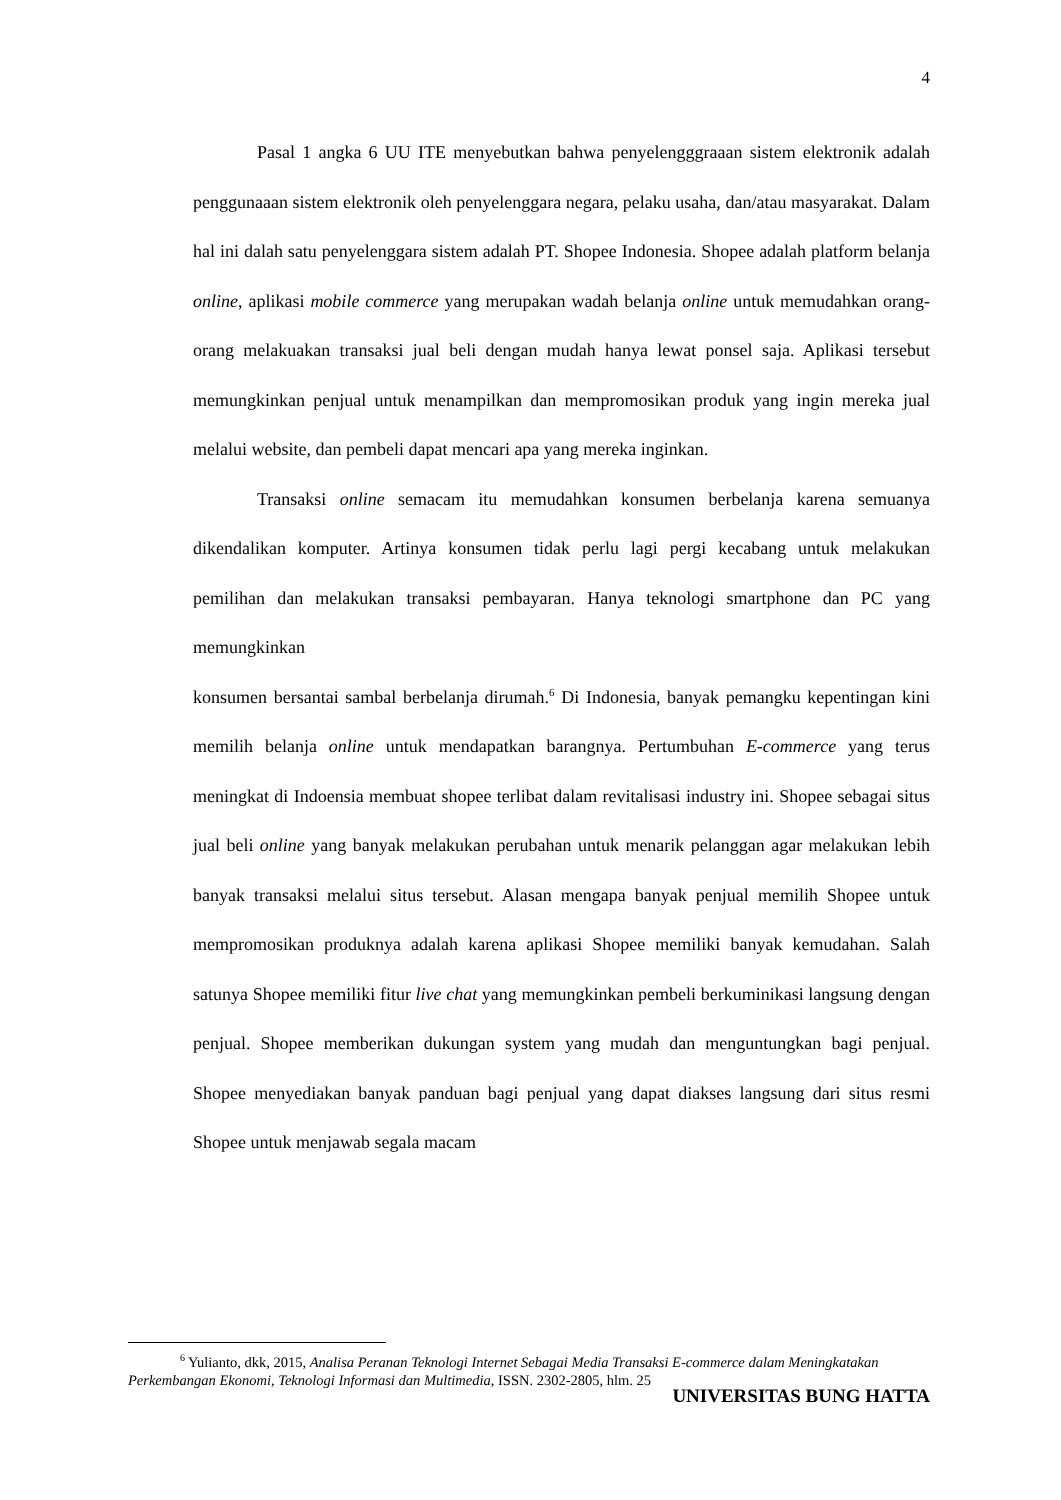4
Pasal 1 angka 6 UU ITE menyebutkan bahwa penyelengggraaan sistem elektronik adalah penggunaaan sistem elektronik oleh penyelenggara negara, pelaku usaha, dan/atau masyarakat. Dalam hal ini dalah satu penyelenggara sistem adalah PT. Shopee Indonesia. Shopee adalah platform belanja online, aplikasi mobile commerce yang merupakan wadah belanja online untuk memudahkan orang-orang melakuakan transaksi jual beli dengan mudah hanya lewat ponsel saja. Aplikasi tersebut memungkinkan penjual untuk menampilkan dan mempromosikan produk yang ingin mereka jual melalui website, dan pembeli dapat mencari apa yang mereka inginkan.
Transaksi online semacam itu memudahkan konsumen berbelanja karena semuanya dikendalikan komputer. Artinya konsumen tidak perlu lagi pergi kecabang untuk melakukan pemilihan dan melakukan transaksi pembayaran. Hanya teknologi smartphone dan PC yang memungkinkan
konsumen bersantai sambal berbelanja dirumah.<sup>6</sup> Di Indonesia, banyak pemangku kepentingan kini memilih belanja online untuk mendapatkan barangnya. Pertumbuhan E-commerce yang terus meningkat di Indoensia membuat shopee terlibat dalam revitalisasi industry ini. Shopee sebagai situs jual beli online yang banyak melakukan perubahan untuk menarik pelanggan agar melakukan lebih banyak transaksi melalui situs tersebut. Alasan mengapa banyak penjual memilih Shopee untuk mempromosikan produknya adalah karena aplikasi Shopee memiliki banyak kemudahan. Salah satunya Shopee memiliki fitur live chat yang memungkinkan pembeli berkuminikasi langsung dengan penjual. Shopee memberikan dukungan system yang mudah dan menguntungkan bagi penjual. Shopee menyediakan banyak panduan bagi penjual yang dapat diakses langsung dari situs resmi Shopee untuk menjawab segala macam
<sup>6</sup> Yulianto, dkk, 2015, Analisa Peranan Teknologi Internet Sebagai Media Transaksi E-commerce dalam Meningkatakan Perkembangan Ekonomi, Teknologi Informasi dan Multimedia, ISSN. 2302-2805, hlm. 25
UNIVERSITAS BUNG HATTA